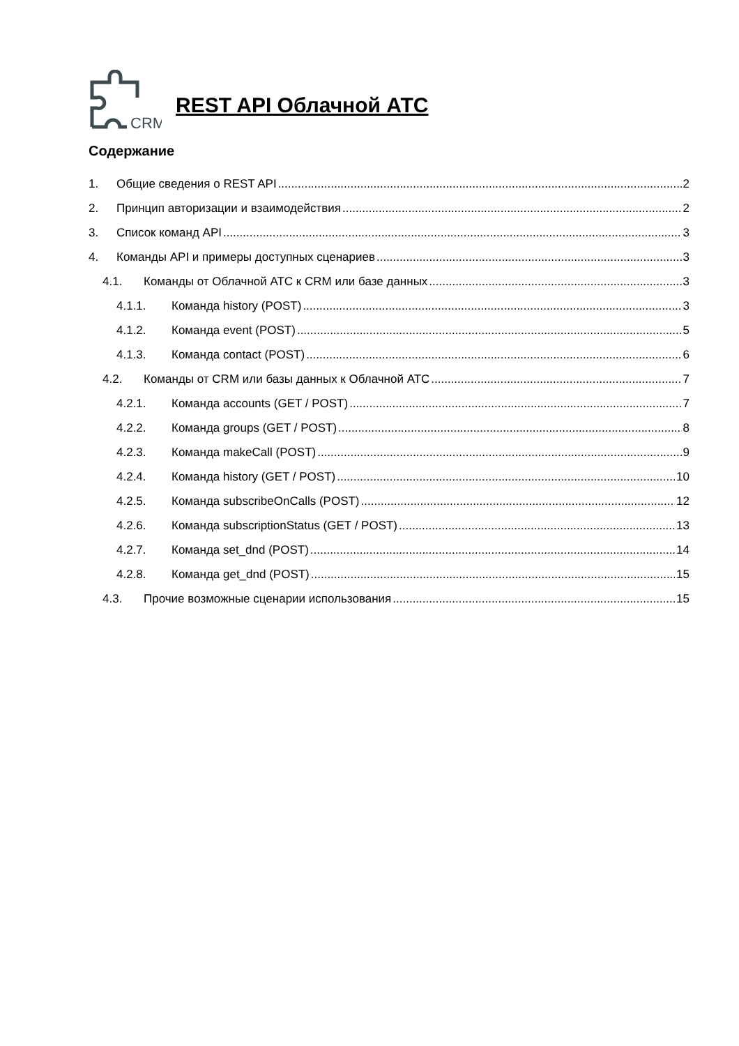CRM
REST API Облачной АТС
Содержание
1. Общие сведения о REST API 2
2. Принцип авторизации и взаимодействия 2
3. Список команд API 3
4. Команды API и примеры доступных сценариев 3
4.1. Команды от Облачной АТС к CRM или базе данных 3
4.1.1. Команда history (POST) 3
4.1.2. Команда event (POST) 5
4.1.3. Команда contact (POST) 6
4.2. Команды от CRM или базы данных к Облачной АТС 7
4.2.1. Команда accounts (GET / POST) 7
4.2.2. Команда groups (GET / POST) 8
4.2.3. Команда makeCall (POST) 9
4.2.4. Команда history (GET / POST) 10
4.2.5. Команда subscribeOnCalls (POST) 12
4.2.6. Команда subscriptionStatus (GET / POST) 13
4.2.7. Команда set_dnd (POST) 14
4.2.8. Команда get_dnd (POST) 15
4.3. Прочие возможные сценарии использования 15